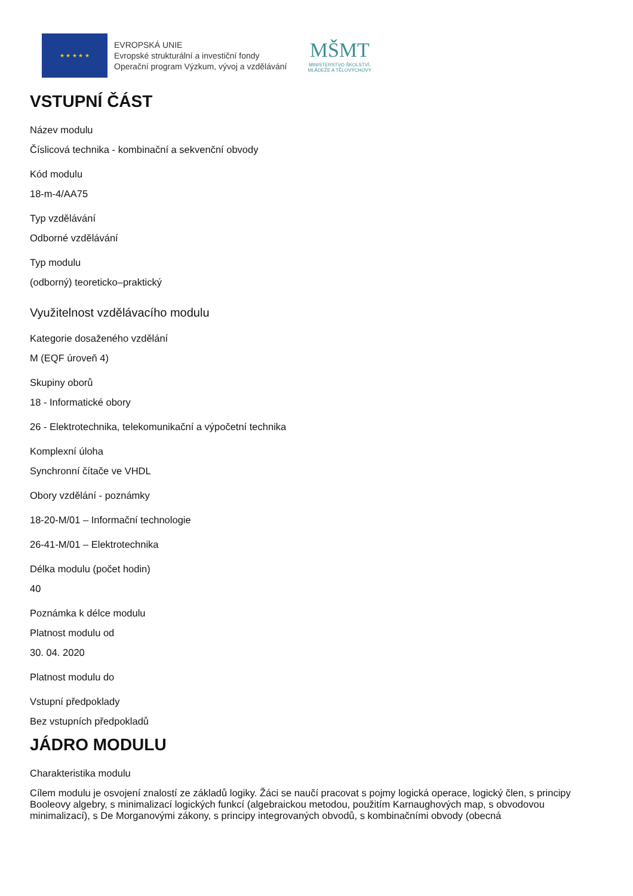★ ★ ★ ★ ★
EVROPSKÁ UNIE
Evropské strukturální a investiční fondy
Operační program Výzkum, vývoj a vzdělávání
MŠMT
MINISTERSTVO ŠKOLSTVÍ,
MLÁDEŽE A TĚLOVÝCHOVY
VSTUPNÍ ČÁST
Název modulu
Číslicová technika - kombinační a sekvenční obvody
Kód modulu
18-m-4/AA75
Typ vzdělávání
Odborné vzdělávání
Typ modulu
(odborný) teoreticko–praktický
Využitelnost vzdělávacího modulu
Kategorie dosaženého vzdělání
M (EQF úroveň 4)
Skupiny oborů
18 - Informatické obory
26 - Elektrotechnika, telekomunikační a výpočetní technika
Komplexní úloha
Synchronní čítače ve VHDL
Obory vzdělání - poznámky
18-20-M/01 – Informační technologie
26-41-M/01 – Elektrotechnika
Délka modulu (počet hodin)
40
Poznámka k délce modulu
Platnost modulu od
30. 04. 2020
Platnost modulu do
Vstupní předpoklady
Bez vstupních předpokladů
JÁDRO MODULU
Charakteristika modulu
Cílem modulu je osvojení znalostí ze základů logiky. Žáci se naučí pracovat s pojmy logická operace, logický člen, s principy Booleovy algebry, s minimalizací logických funkcí (algebraickou metodou, použitím Karnaughových map, s obvodovou minimalizací), s De Morganovými zákony, s principy integrovaných obvodů, s kombinačními obvody (obecná